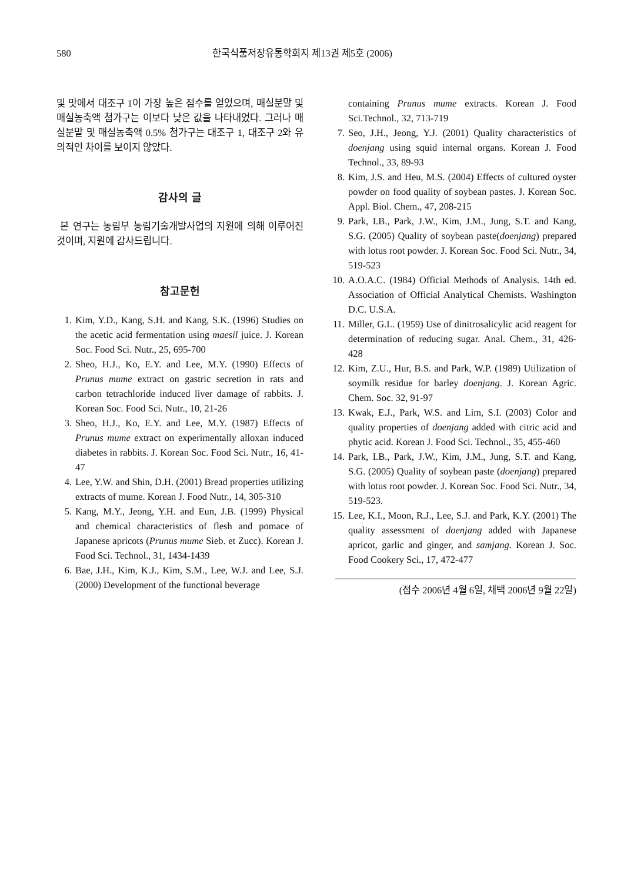580 한국식품저장유통학회지 제13권 제5호 (2006)
및 맛에서 대조구 1이 가장 높은 점수를 얻었으며, 매실분말 및 매실농축액 첨가구는 이보다 낮은 값을 나타내었다. 그러나 매실분말 및 매실농축액 0.5% 첨가구는 대조구 1, 대조구 2와 유의적인 차이를 보이지 않았다.
감사의 글
본 연구는 농림부 농림기술개발사업의 지원에 의해 이루어진 것이며, 지원에 감사드립니다.
참고문헌
1. Kim, Y.D., Kang, S.H. and Kang, S.K. (1996) Studies on the acetic acid fermentation using maesil juice. J. Korean Soc. Food Sci. Nutr., 25, 695-700
2. Sheo, H.J., Ko, E.Y. and Lee, M.Y. (1990) Effects of Prunus mume extract on gastric secretion in rats and carbon tetrachloride induced liver damage of rabbits. J. Korean Soc. Food Sci. Nutr., 10, 21-26
3. Sheo, H.J., Ko, E.Y. and Lee, M.Y. (1987) Effects of Prunus mume extract on experimentally alloxan induced diabetes in rabbits. J. Korean Soc. Food Sci. Nutr., 16, 41-47
4. Lee, Y.W. and Shin, D.H. (2001) Bread properties utilizing extracts of mume. Korean J. Food Nutr., 14, 305-310
5. Kang, M.Y., Jeong, Y.H. and Eun, J.B. (1999) Physical and chemical characteristics of flesh and pomace of Japanese apricots (Prunus mume Sieb. et Zucc). Korean J. Food Sci. Technol., 31, 1434-1439
6. Bae, J.H., Kim, K.J., Kim, S.M., Lee, W.J. and Lee, S.J. (2000) Development of the functional beverage
containing Prunus mume extracts. Korean J. Food Sci.Technol., 32, 713-719
7. Seo, J.H., Jeong, Y.J. (2001) Quality characteristics of doenjang using squid internal organs. Korean J. Food Technol., 33, 89-93
8. Kim, J.S. and Heu, M.S. (2004) Effects of cultured oyster powder on food quality of soybean pastes. J. Korean Soc. Appl. Biol. Chem., 47, 208-215
9. Park, I.B., Park, J.W., Kim, J.M., Jung, S.T. and Kang, S.G. (2005) Quality of soybean paste(doenjang) prepared with lotus root powder. J. Korean Soc. Food Sci. Nutr., 34, 519-523
10. A.O.A.C. (1984) Official Methods of Analysis. 14th ed. Association of Official Analytical Chemists. Washington D.C. U.S.A.
11. Miller, G.L. (1959) Use of dinitrosalicylic acid reagent for determination of reducing sugar. Anal. Chem., 31, 426-428
12. Kim, Z.U., Hur, B.S. and Park, W.P. (1989) Utilization of soymilk residue for barley doenjang. J. Korean Agric. Chem. Soc. 32, 91-97
13. Kwak, E.J., Park, W.S. and Lim, S.I. (2003) Color and quality properties of doenjang added with citric acid and phytic acid. Korean J. Food Sci. Technol., 35, 455-460
14. Park, I.B., Park, J.W., Kim, J.M., Jung, S.T. and Kang, S.G. (2005) Quality of soybean paste (doenjang) prepared with lotus root powder. J. Korean Soc. Food Sci. Nutr., 34, 519-523.
15. Lee, K.I., Moon, R.J., Lee, S.J. and Park, K.Y. (2001) The quality assessment of doenjang added with Japanese apricot, garlic and ginger, and samjang. Korean J. Soc. Food Cookery Sci., 17, 472-477
(접수 2006년 4월 6일, 채택 2006년 9월 22일)